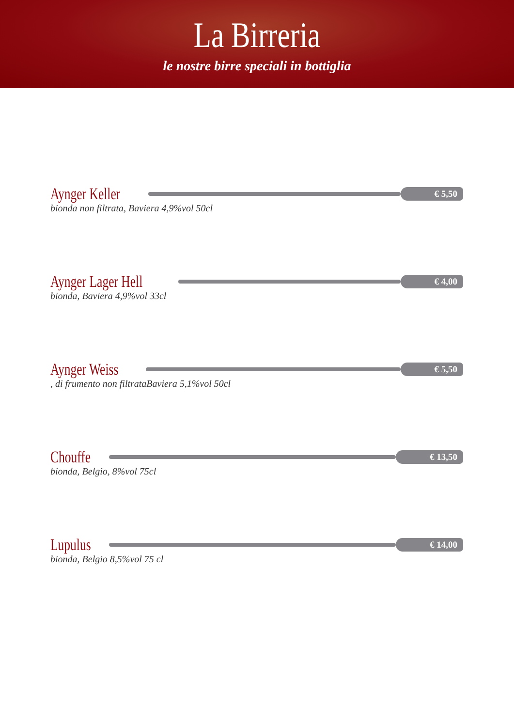La Birreria
le nostre birre speciali in bottiglia
Aynger Keller € 5,50
bionda non filtrata, Baviera 4,9%vol 50cl
Aynger Lager Hell € 4,00
bionda, Baviera 4,9%vol 33cl
Aynger Weiss € 5,50
, di frumento non filtrataBaviera 5,1%vol 50cl
Chouffe € 13,50
bionda, Belgio, 8%vol 75cl
Lupulus € 14,00
bionda, Belgio 8,5%vol 75 cl